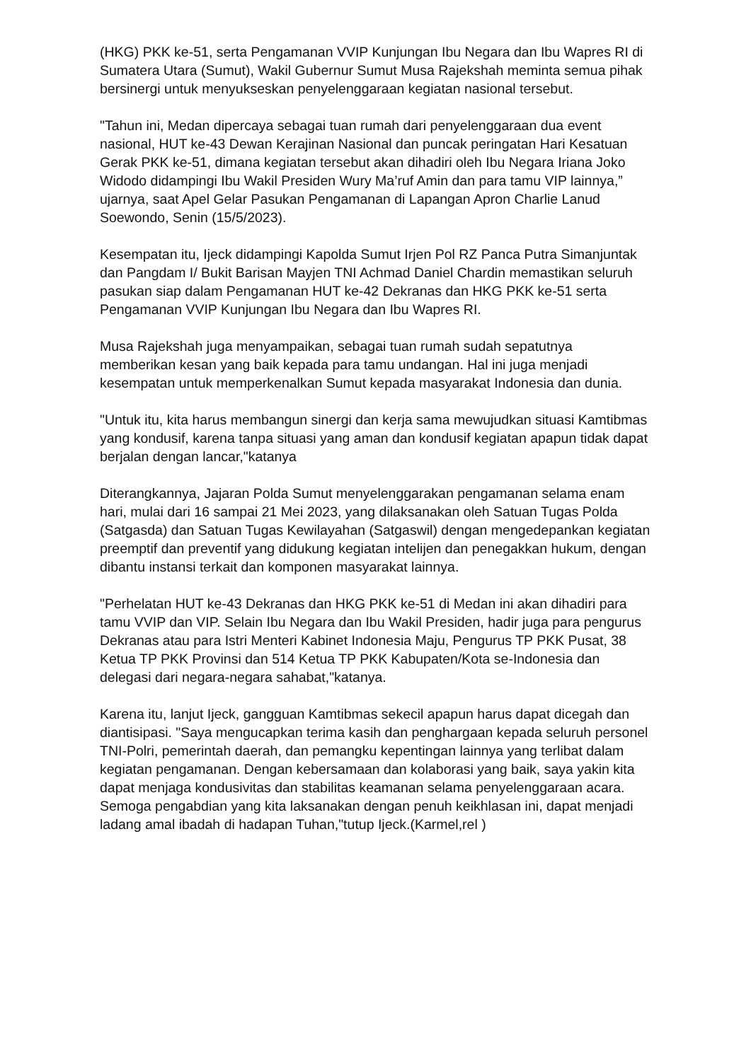(HKG) PKK ke-51, serta Pengamanan VVIP Kunjungan Ibu Negara dan Ibu Wapres RI di Sumatera Utara (Sumut), Wakil Gubernur Sumut Musa Rajekshah meminta semua pihak bersinergi untuk menyukseskan penyelenggaraan kegiatan nasional tersebut.
"Tahun ini, Medan dipercaya sebagai tuan rumah dari penyelenggaraan dua event nasional, HUT ke-43 Dewan Kerajinan Nasional dan puncak peringatan Hari Kesatuan Gerak PKK ke-51, dimana kegiatan tersebut akan dihadiri oleh Ibu Negara Iriana Joko Widodo didampingi Ibu Wakil Presiden Wury Ma’ruf Amin dan para tamu VIP lainnya,” ujarnya, saat Apel Gelar Pasukan Pengamanan di Lapangan Apron Charlie Lanud Soewondo, Senin (15/5/2023).
Kesempatan itu, Ijeck didampingi Kapolda Sumut Irjen Pol RZ Panca Putra Simanjuntak dan Pangdam I/ Bukit Barisan Mayjen TNI Achmad Daniel Chardin memastikan seluruh pasukan siap dalam Pengamanan HUT ke-42 Dekranas dan HKG PKK ke-51 serta Pengamanan VVIP Kunjungan Ibu Negara dan Ibu Wapres RI.
Musa Rajekshah juga menyampaikan, sebagai tuan rumah sudah sepatutnya memberikan kesan yang baik kepada para tamu undangan. Hal ini juga menjadi kesempatan untuk memperkenalkan Sumut kepada masyarakat Indonesia dan dunia.
"Untuk itu, kita harus membangun sinergi dan kerja sama mewujudkan situasi Kamtibmas yang kondusif, karena tanpa situasi yang aman dan kondusif kegiatan apapun tidak dapat berjalan dengan lancar,"katanya
Diterangkannya, Jajaran Polda Sumut menyelenggarakan pengamanan selama enam hari, mulai dari 16 sampai 21 Mei 2023, yang dilaksanakan oleh Satuan Tugas Polda (Satgasda) dan Satuan Tugas Kewilayahan (Satgaswil) dengan mengedepankan kegiatan preemptif dan preventif yang didukung kegiatan intelijen dan penegakkan hukum, dengan dibantu instansi terkait dan komponen masyarakat lainnya.
"Perhelatan HUT ke-43 Dekranas dan HKG PKK ke-51 di Medan ini akan dihadiri para tamu VVIP dan VIP. Selain Ibu Negara dan Ibu Wakil Presiden, hadir juga para pengurus Dekranas atau para Istri Menteri Kabinet Indonesia Maju, Pengurus TP PKK Pusat, 38 Ketua TP PKK Provinsi dan 514 Ketua TP PKK Kabupaten/Kota se-Indonesia dan delegasi dari negara-negara sahabat,"katanya.
Karena itu, lanjut Ijeck, gangguan Kamtibmas sekecil apapun harus dapat dicegah dan diantisipasi. "Saya mengucapkan terima kasih dan penghargaan kepada seluruh personel TNI-Polri, pemerintah daerah, dan pemangku kepentingan lainnya yang terlibat dalam kegiatan pengamanan. Dengan kebersamaan dan kolaborasi yang baik, saya yakin kita dapat menjaga kondusivitas dan stabilitas keamanan selama penyelenggaraan acara. Semoga pengabdian yang kita laksanakan dengan penuh keikhlasan ini, dapat menjadi ladang amal ibadah di hadapan Tuhan,"tutup Ijeck.(Karmel,rel )